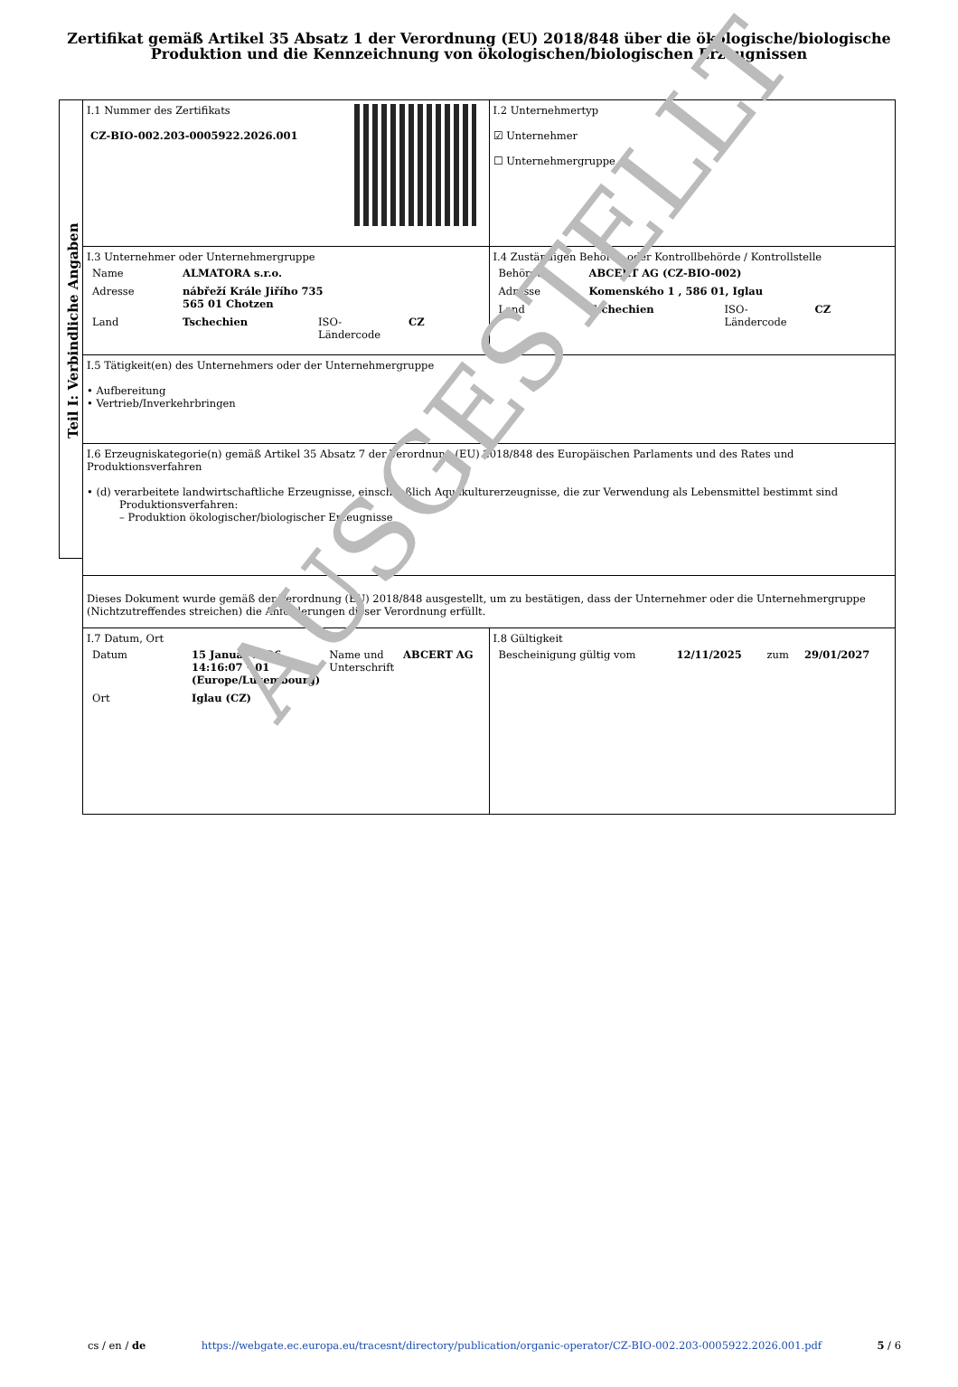Zertifikat gemäß Artikel 35 Absatz 1 der Verordnung (EU) 2018/848 über die ökologische/biologische Produktion und die Kennzeichnung von ökologischen/biologischen Erzeugnissen
Teil I: Verbindliche Angaben
| I.1 Nummer des Zertifikats CZ-BIO-002.203-0005922.2026.001 | I.2 Unternehmertyp ☑ Unternehmer ☐ Unternehmergruppe |
| I.3 Unternehmer oder Unternehmergruppe / Name / ALMATORA s.r.o. / / / / Adresse / nábřeží Krále Jiřího 735 565 01 Chotzen / / / / Land / Tschechien / ISO-Ländercode / CZ / | I.4 Zuständigen Behörde oder Kontrollbehörde / Kontrollstelle / Behörde / ABCERT AG (CZ-BIO-002) / / / / Adresse / Komenského 1 , 586 01, Iglau / / / / Land / Tschechien / ISO-Ländercode / CZ / |
| I.5 Tätigkeit(en) des Unternehmers oder der Unternehmergruppe • Aufbereitung • Vertrieb/Inverkehrbringen | |
| I.6 Erzeugniskategorie(n) gemäß Artikel 35 Absatz 7 der Verordnung (EU) 2018/848 des Europäischen Parlaments und des Rates und Produktionsverfahren • (d) verarbeitete landwirtschaftliche Erzeugnisse, einschließlich Aquakulturerzeugnisse, die zur Verwendung als Lebensmittel bestimmt sind Produktionsverfahren: – Produktion ökologischer/biologischer Erzeugnisse | |
| Dieses Dokument wurde gemäß der Verordnung (EU) 2018/848 ausgestellt, um zu bestätigen, dass der Unternehmer oder die Unternehmergruppe (Nichtzutreffendes streichen) die Anforderungen dieser Verordnung erfüllt. | |
| I.7 Datum, Ort / Datum / 15 Januar 2026 14:16:07 +01 (Europe/Luxembourg) / Name und Unterschrift / ABCERT AG / / Ort / Iglau (CZ) / / / | I.8 Gültigkeit / Bescheinigung gültig vom / 12/11/2025 / zum / 29/01/2027 / |
AUSGESTELLT
cs / en / de https://webgate.ec.europa.eu/tracesnt/directory/publication/organic-operator/CZ-BIO-002.203-0005922.2026.001.pdf 5 / 6